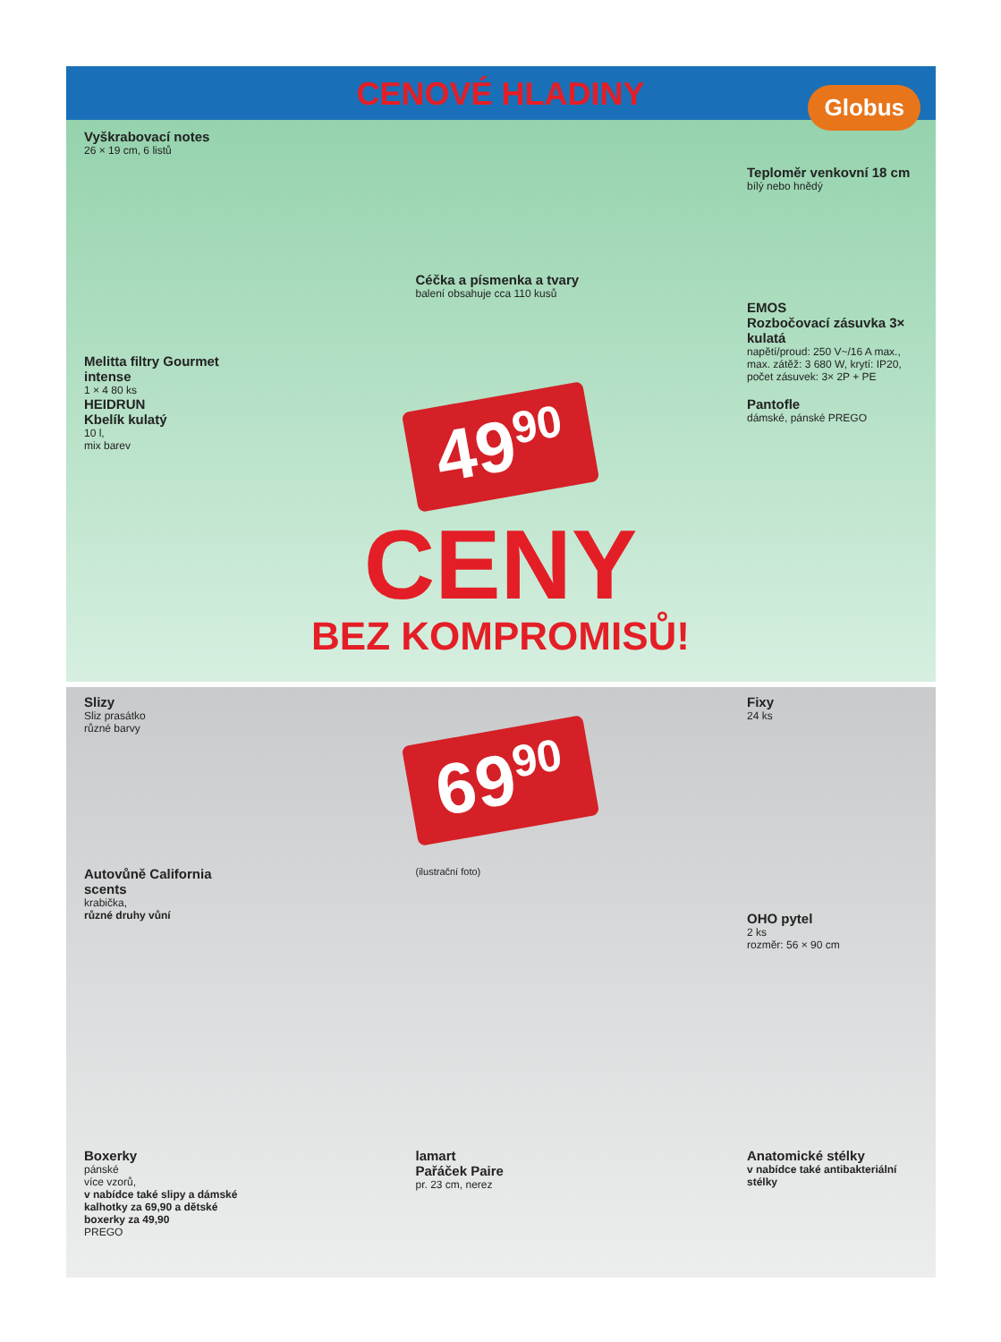CENOVÉ HLADINY
Globus
Vyškrabovací notes
26 × 19 cm, 6 listů
Céčka a písmenka a tvary
balení obsahuje cca 110 kusů
Teploměr venkovní 18 cm
bílý nebo hnědý
Melitta filtry Gourmet intense
1 × 4 80 ks
EMOS
Rozbočovací zásuvka 3× kulatá
napětí/proud: 250 V~/16 A max., max. zátěž: 3 680 W, krytí: IP20, počet zásuvek: 3× 2P + PE
HEIDRUN
Kbelík kulatý
10 l,
mix barev
49<sup>90</sup>
Pantofle
dámské, pánské PREGO
CENY
BEZ KOMPROMISŮ!
Slizy
Sliz prasátko
různé barvy
69<sup>90</sup>
Fixy
24 ks
Autovůně California scents
krabička,
různé druhy vůní
(ilustrační foto)
OHO pytel
2 ks
rozměr: 56 × 90 cm
Boxerky
pánské
více vzorů,
v nabídce také slipy a dámské kalhotky za 69,90 a dětské boxerky za 49,90
PREGO
lamart
Pařáček Paire
pr. 23 cm, nerez
Anatomické stélky
v nabídce také antibakteriální stélky